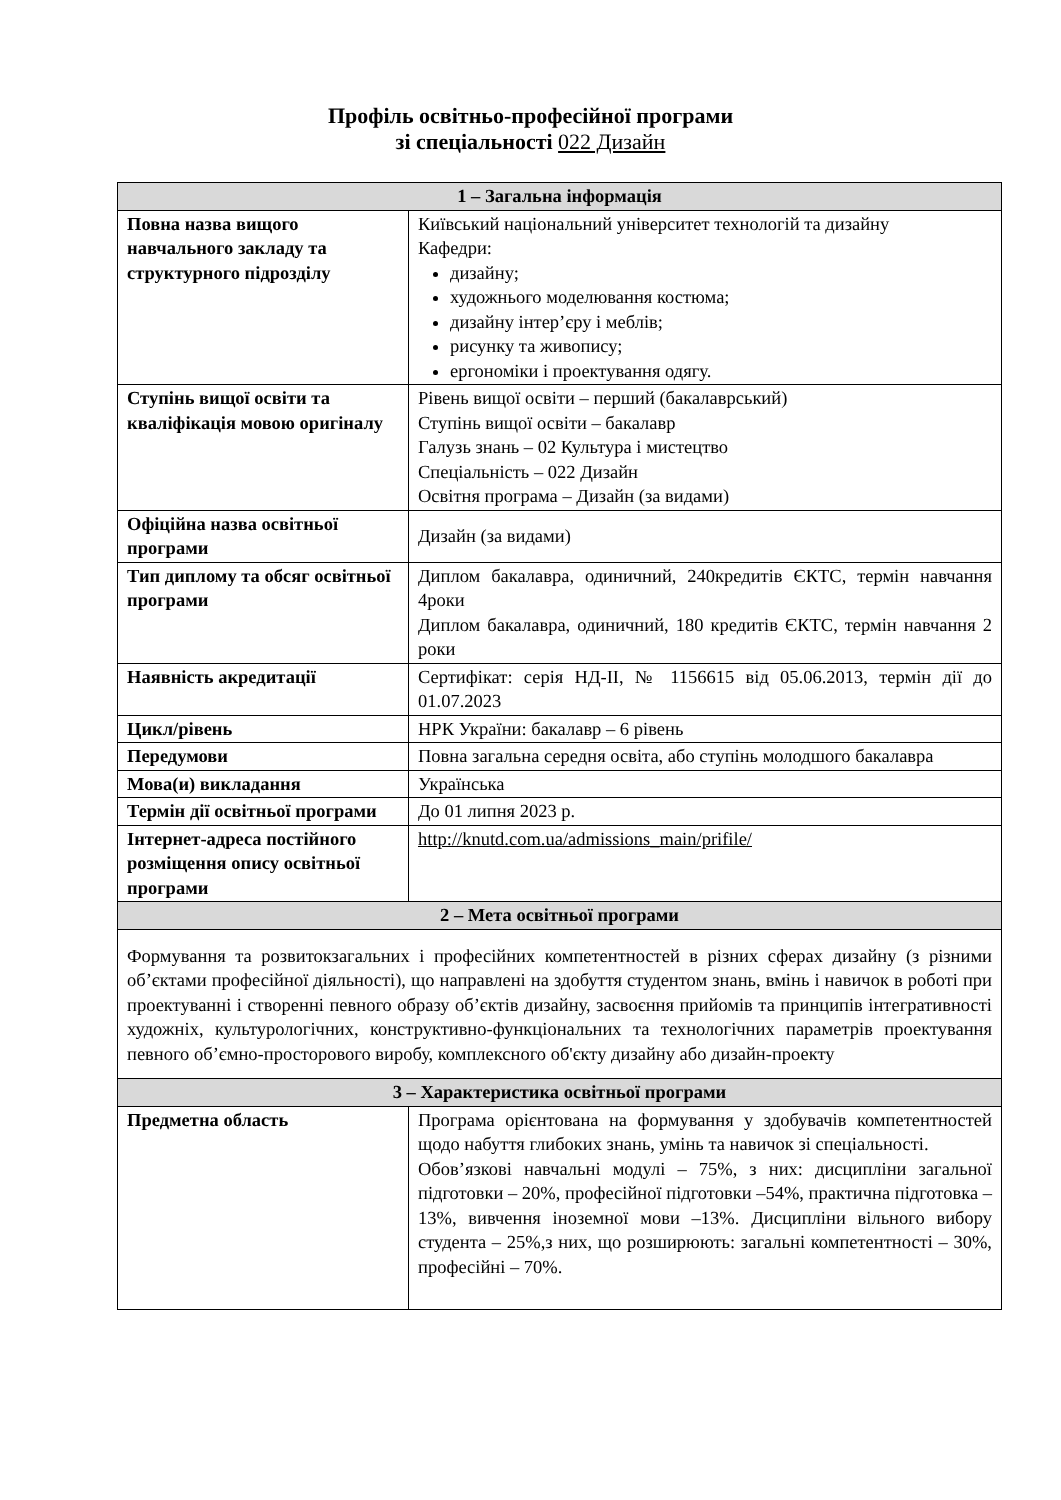Профіль освітньо-професійної програми
зі спеціальності 022 Дизайн
| 1 – Загальна інформація | |
| --- | --- |
| Повна назва вищого навчального закладу та структурного підрозділу | Київський національний університет технологій та дизайну Кафедри: дизайну; художнього моделювання костюма; дизайну інтер’єру і меблів; рисунку та живопису; ергономіки і проектування одягу. |
| Ступінь вищої освіти та кваліфікація мовою оригіналу | Рівень вищої освіти – перший (бакалаврський) Ступінь вищої освіти – бакалавр Галузь знань – 02 Культура і мистецтво Спеціальність – 022 Дизайн Освітня програма – Дизайн (за видами) |
| Офіційна назва освітньої програми | Дизайн (за видами) |
| Тип диплому та обсяг освітньої програми | Диплом бакалавра, одиничний, 240кредитів ЄКТС, термін навчання 4роки Диплом бакалавра, одиничний, 180 кредитів ЄКТС, термін навчання 2 роки |
| Наявність акредитації | Сертифікат: серія НД-ІІ, № 1156615 від 05.06.2013, термін дії до 01.07.2023 |
| Цикл/рівень | НРК України: бакалавр – 6 рівень |
| Передумови | Повна загальна середня освіта, або ступінь молодшого бакалавра |
| Мова(и) викладання | Українська |
| Термін дії освітньої програми | До 01 липня 2023 р. |
| Інтернет-адреса постійного розміщення опису освітньої програми | http://knutd.com.ua/admissions_main/prifile/ |
| 2 – Мета освітньої програми | |
| Формування та розвитокзагальних і професійних компетентностей в різних сферах дизайну (з різними об’єктами професійної діяльності), що направлені на здобуття студентом знань, вмінь і навичок в роботі при проектуванні і створенні певного образу об’єктів дизайну, засвоєння прийомів та принципів інтегративності художніх, культурологічних, конструктивно-функціональних та технологічних параметрів проектування певного об’ємно-просторового виробу, комплексного об'єкту дизайну або дизайн-проекту | |
| 3 – Характеристика освітньої програми | |
| Предметна область | Програма орієнтована на формування у здобувачів компетентностей щодо набуття глибоких знань, умінь та навичок зі спеціальності. Обов’язкові навчальні модулі – 75%, з них: дисципліни загальної підготовки – 20%, професійної підготовки –54%, практична підготовка – 13%, вивчення іноземної мови –13%. Дисципліни вільного вибору студента – 25%,з них, що розширюють: загальні компетентності – 30%, професійні – 70%. |